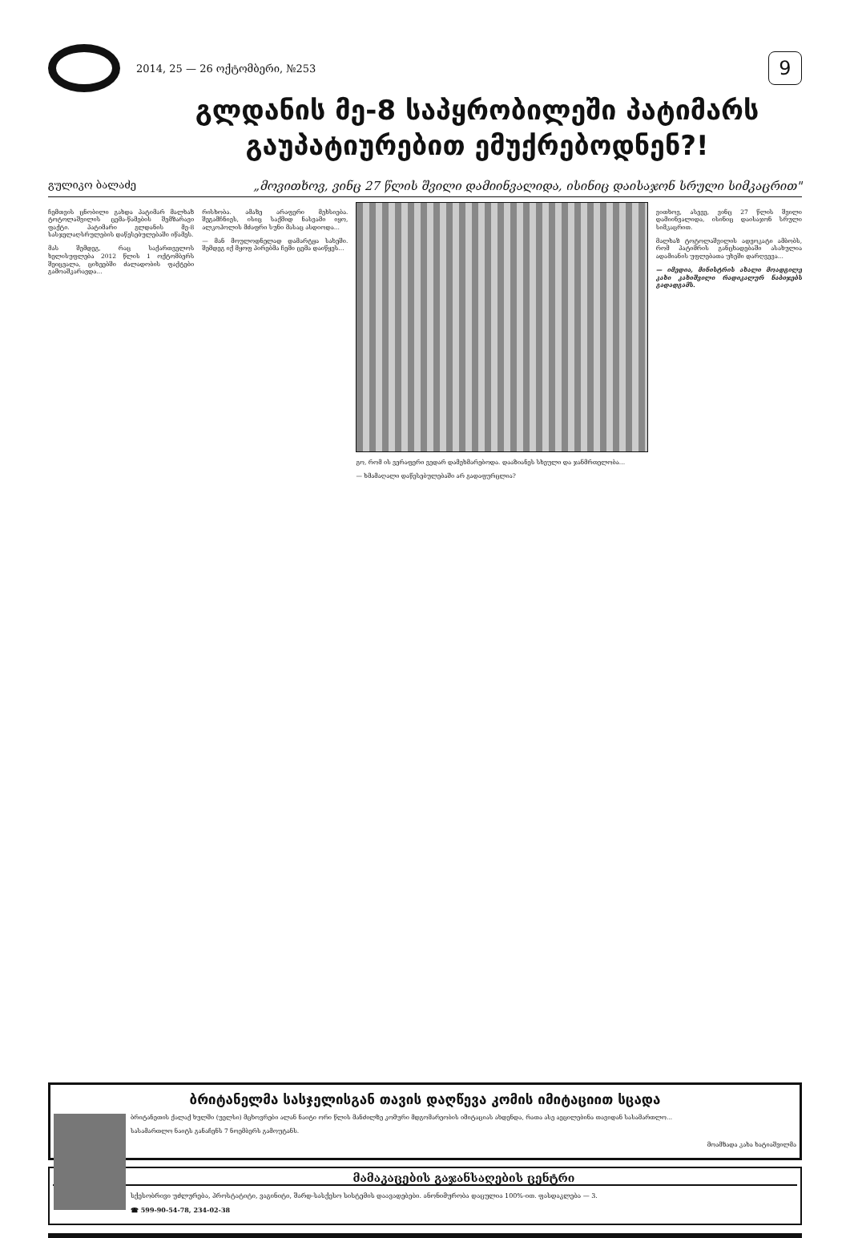2014, 25 — 26 ოქტომბერი, №253
9
გლდანის მე-8 საპყრობილეში პატიმარს გაუპატიურებით ემუქრებოდნენ?!
გულიკო ბალაძე
„მოვითხოვ, ვინც 27 წლის შვილი დამიინვალიდა, ისინიც დაისაჯონ სრული სიმკაცრით"
ჩემთვის ცნობილი გახდა პატიმარ მალხაზ ტოტოლაშვილის ცემა-წამების შემზარავი ფაქტი. პატიმარი გლდანის მე-8 სასჯელაღსრულების დაწესებულებაში იწამეს.
მას შემდეგ, რაც საქართველოს ხელისუფლება 2012 წლის 1 ოქტომბერს შეიცვალა, ციხეებში ძალადობის ფაქტები გამოაშკარავდა...
რისხობა. ამაზე არაფერი მეხსიება. შეგამჩნიეს, ისიც საქმიდ ნასვამი იყო, ალკოჰოლის მძაფრი სუნი მასაც ასდიოდა...
— მან მოულოდნელად დამარტყა სახეში. შემდეგ იქ მყოფ პირებმა ჩემი ცემა დაიწყეს...
გო, რომ ის ვერაფერი ვედარ დამეხმარებოდა. დააზიანეს სხეული და ჯანმრთელობა...
— ხმამაღალი დაწესებულებაში არ გადაფურცლია?
ვითხოვ, ასევე, ვინც 27 წლის შვილი დამიინვალიდა, ისინიც დაისაჯონ სრული სიმკაცრით.
მალხაზ ტოტოლაშვილის ადვოკატი ამბობს, რომ პატიმრის განცხადებაში ასახულია ადამიანის უფლებათა უხეში დარღვევა...
— იმედია, მინისტრის ახალი მოადგილე კახი კახიშვილი რადიკალურ ნაბიჯებს გადადგამს.
ბრიტანელმა სასჯელისგან თავის დაღწევა კომის იმიტაციით სცადა
ბრიტანეთის ქალაქ ხულში (უელსი) მცხოვრები ალან ნაიტი ორი წლის მანძილზე კომური მდგომარეობის იმიტაციას ახდენდა, რათა ასე აეცილებინა თავიდან სასამართლო...
სასამართლო ნაიტს განაჩენს 7 ნოემბერს გამოუტანს.
მოამზადა კახა ხატიაშვილმა
მამაკაცების გაჯანსაღების ცენტრი
სქესობრივი უძლურება, პროსტატიტი, ვაგინიტი, შარდ-სასქესო სისტემის დაავადებები. ანონიმურობა დაცულია 100%-ით. ფასდაკლება — 3.
☎ 599-90-54-78, 234-02-38